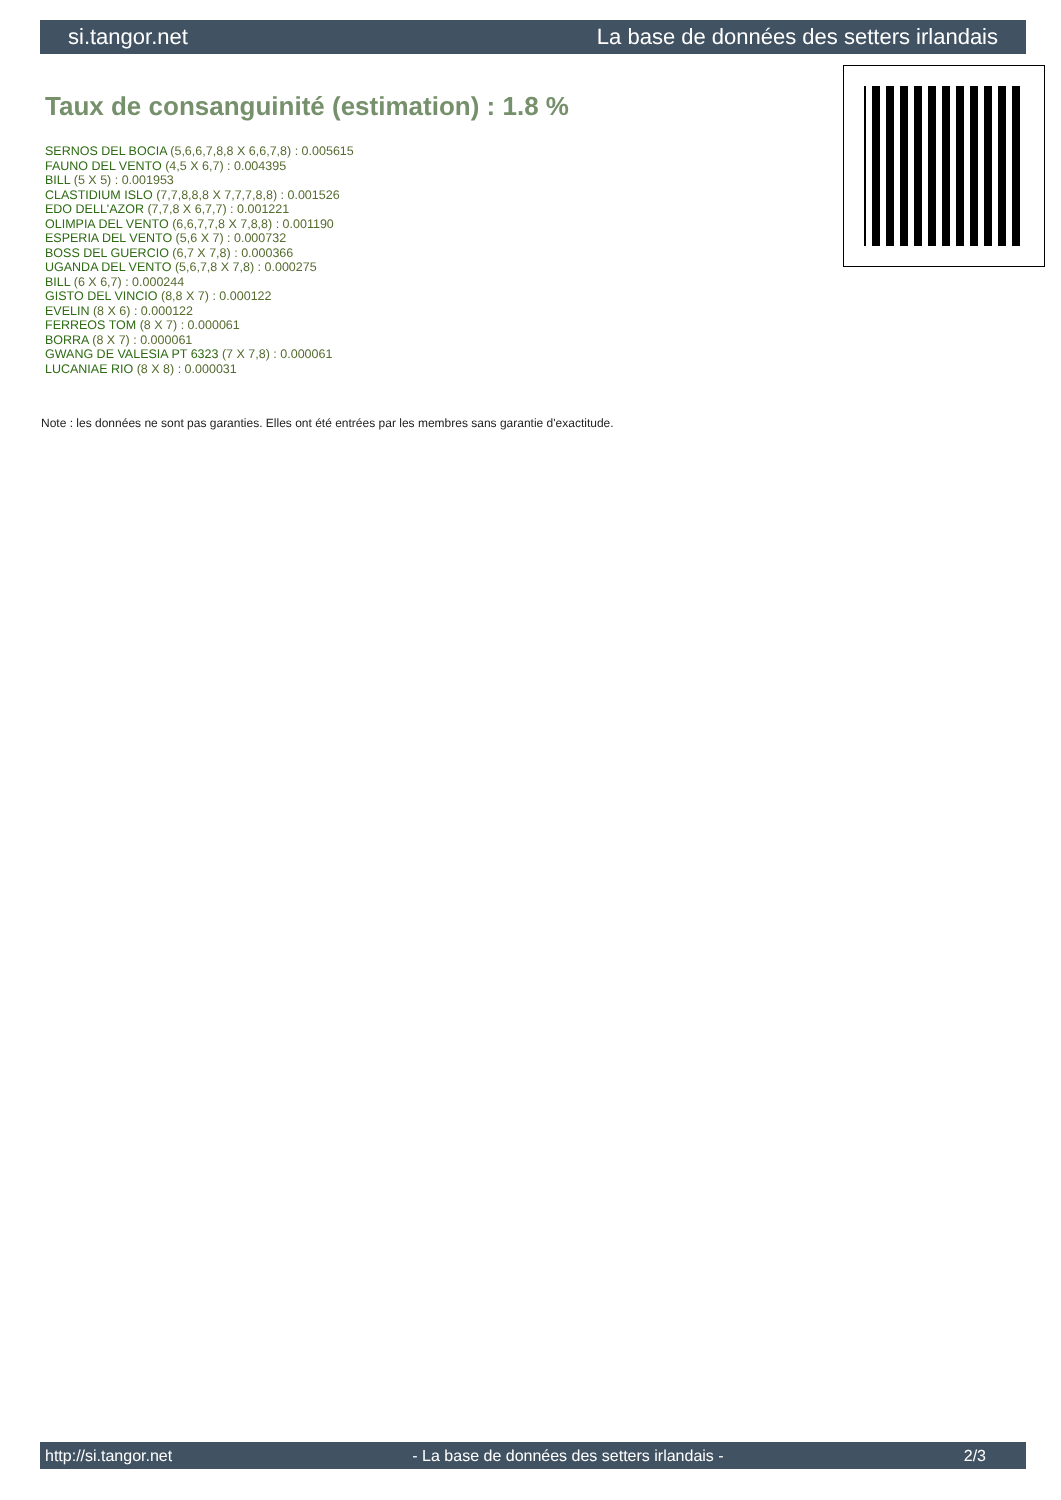si.tangor.net La base de données des setters irlandais
Taux de consanguinité (estimation) : 1.8 %
SERNOS DEL BOCIA (5,6,6,7,8,8 X 6,6,7,8) : 0.005615
FAUNO DEL VENTO (4,5 X 6,7) : 0.004395
BILL (5 X 5) : 0.001953
CLASTIDIUM ISLO (7,7,8,8,8 X 7,7,7,8,8) : 0.001526
EDO DELL'AZOR (7,7,8 X 6,7,7) : 0.001221
OLIMPIA DEL VENTO (6,6,7,7,8 X 7,8,8) : 0.001190
ESPERIA DEL VENTO (5,6 X 7) : 0.000732
BOSS DEL GUERCIO (6,7 X 7,8) : 0.000366
UGANDA DEL VENTO (5,6,7,8 X 7,8) : 0.000275
BILL (6 X 6,7) : 0.000244
GISTO DEL VINCIO (8,8 X 7) : 0.000122
EVELIN (8 X 6) : 0.000122
FERREOS TOM (8 X 7) : 0.000061
BORRA (8 X 7) : 0.000061
GWANG DE VALESIA PT 6323 (7 X 7,8) : 0.000061
LUCANIAE RIO (8 X 8) : 0.000031
Note : les données ne sont pas garanties. Elles ont été entrées par les membres sans garantie d'exactitude.
http://si.tangor.net - La base de données des setters irlandais - 2/3